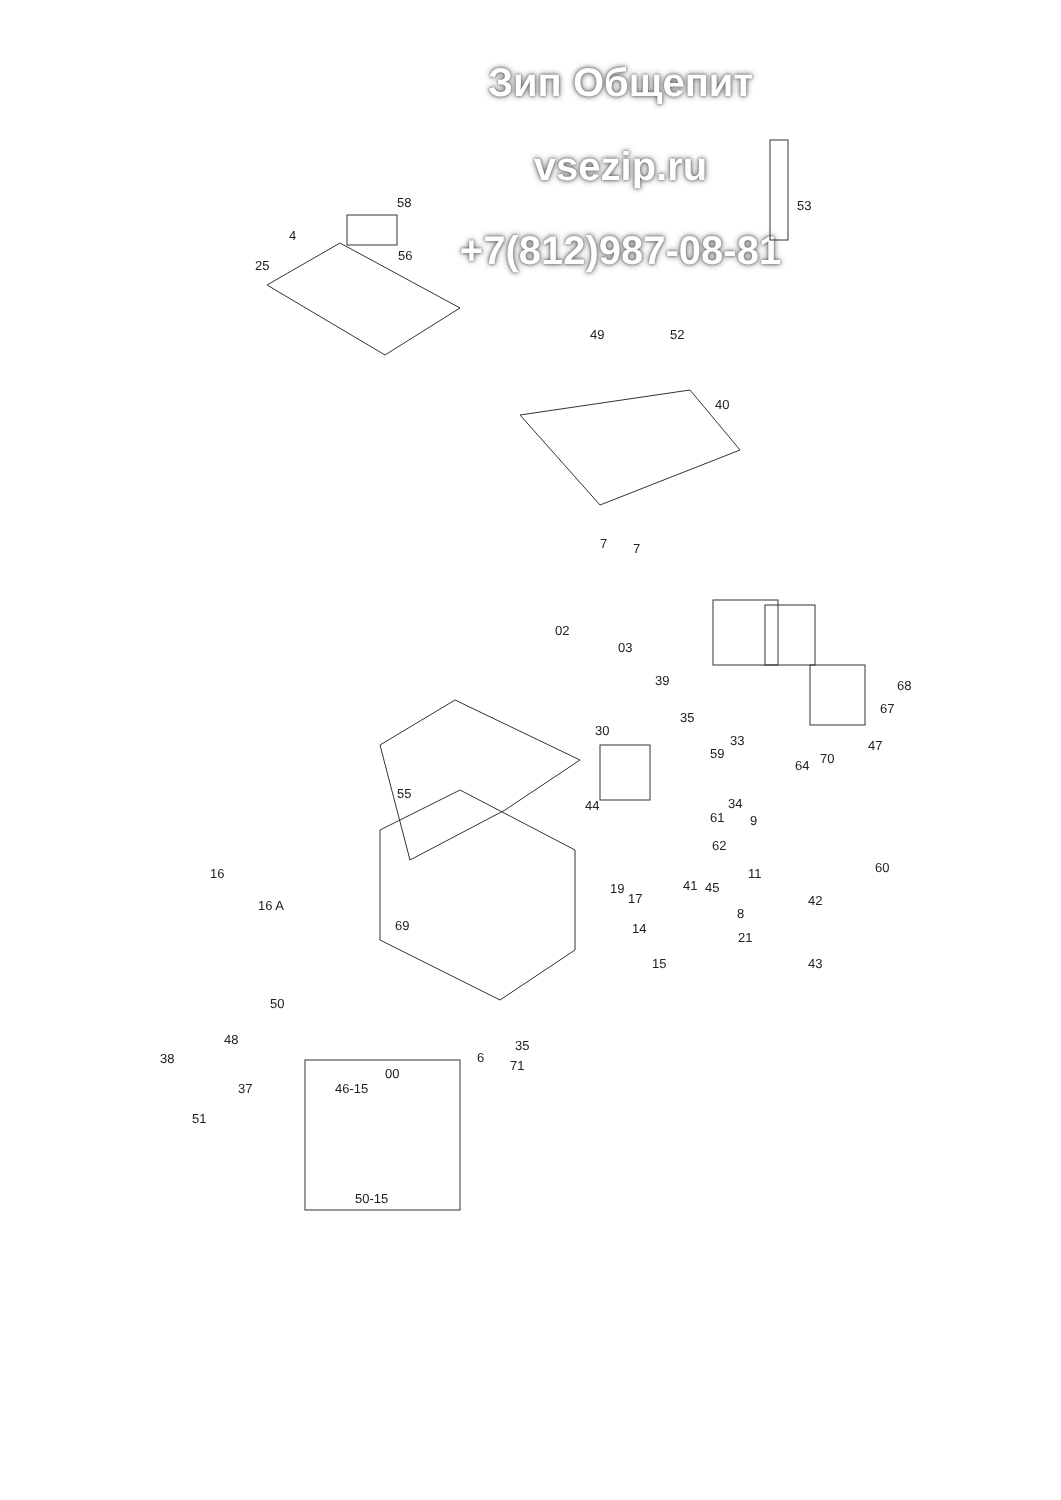58
4
56
25
53
49
52
40
7
7
02
03
39
68
67
35
30
33
47
59
70
64
55
44
34
61
9
62
60
16
11
41
45
19
17
16 A
42
8
14
69
21
15
43
50
48
35
38
6
71
00
46-15
37
51
50-15
Зип Общепит
vsezip.ru
+7(812)987-08-81